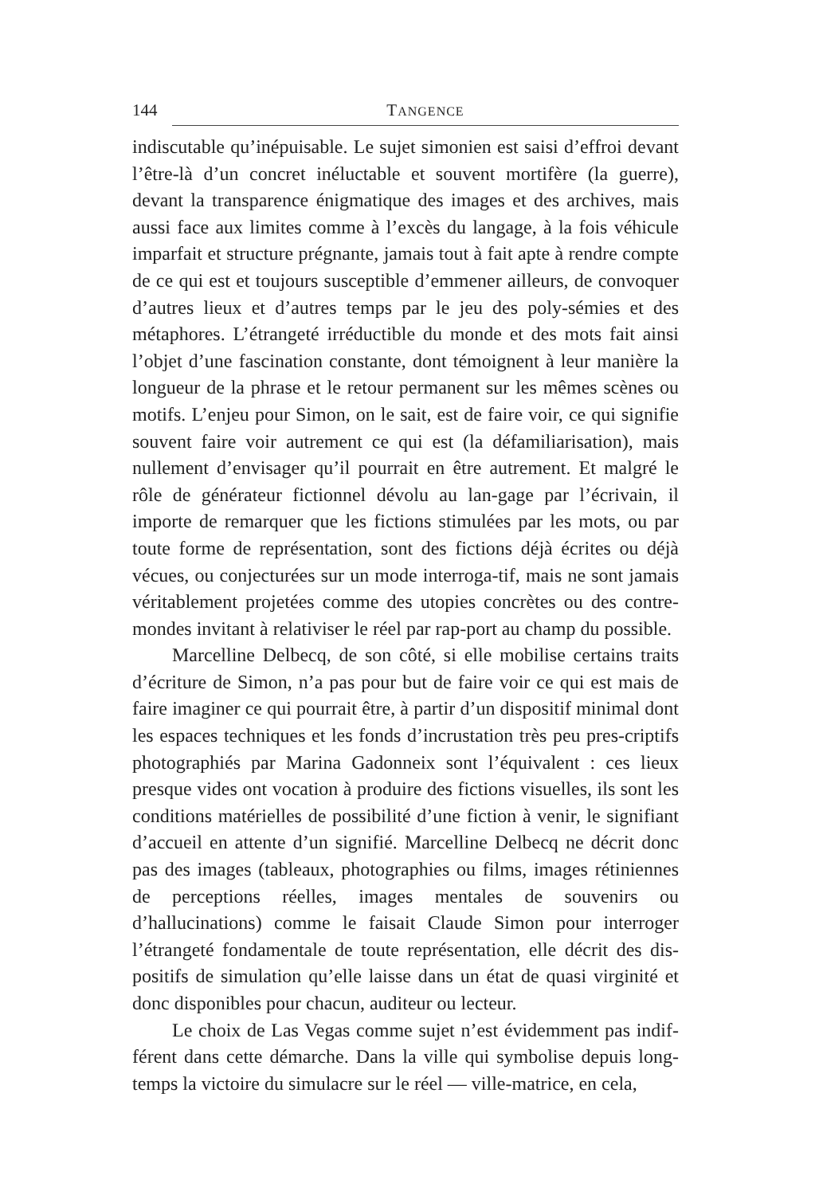144 TANGENCE
indiscutable qu’inépuisable. Le sujet simonien est saisi d’effroi devant l’être-là d’un concret inéluctable et souvent mortifère (la guerre), devant la transparence énigmatique des images et des archives, mais aussi face aux limites comme à l’excès du langage, à la fois véhicule imparfait et structure prégnante, jamais tout à fait apte à rendre compte de ce qui est et toujours susceptible d’emmener ailleurs, de convoquer d’autres lieux et d’autres temps par le jeu des poly-sémies et des métaphores. L’étrangeté irréductible du monde et des mots fait ainsi l’objet d’une fascination constante, dont témoignent à leur manière la longueur de la phrase et le retour permanent sur les mêmes scènes ou motifs. L’enjeu pour Simon, on le sait, est de faire voir, ce qui signifie souvent faire voir autrement ce qui est (la défamiliarisation), mais nullement d’envisager qu’il pourrait en être autrement. Et malgré le rôle de générateur fictionnel dévolu au lan-gage par l’écrivain, il importe de remarquer que les fictions stimulées par les mots, ou par toute forme de représentation, sont des fictions déjà écrites ou déjà vécues, ou conjecturées sur un mode interroga-tif, mais ne sont jamais véritablement projetées comme des utopies concrètes ou des contre-mondes invitant à relativiser le réel par rap-port au champ du possible.
Marcelline Delbecq, de son côté, si elle mobilise certains traits d’écriture de Simon, n’a pas pour but de faire voir ce qui est mais de faire imaginer ce qui pourrait être, à partir d’un dispositif minimal dont les espaces techniques et les fonds d’incrustation très peu pres-criptifs photographiés par Marina Gadonneix sont l’équivalent : ces lieux presque vides ont vocation à produire des fictions visuelles, ils sont les conditions matérielles de possibilité d’une fiction à venir, le signifiant d’accueil en attente d’un signifié. Marcelline Delbecq ne décrit donc pas des images (tableaux, photographies ou films, images rétiniennes de perceptions réelles, images mentales de souvenirs ou d’hallucinations) comme le faisait Claude Simon pour interroger l’étrangeté fondamentale de toute représentation, elle décrit des dis-positifs de simulation qu’elle laisse dans un état de quasi virginité et donc disponibles pour chacun, auditeur ou lecteur.
Le choix de Las Vegas comme sujet n’est évidemment pas indif-férent dans cette démarche. Dans la ville qui symbolise depuis long-temps la victoire du simulacre sur le réel — ville-matrice, en cela,